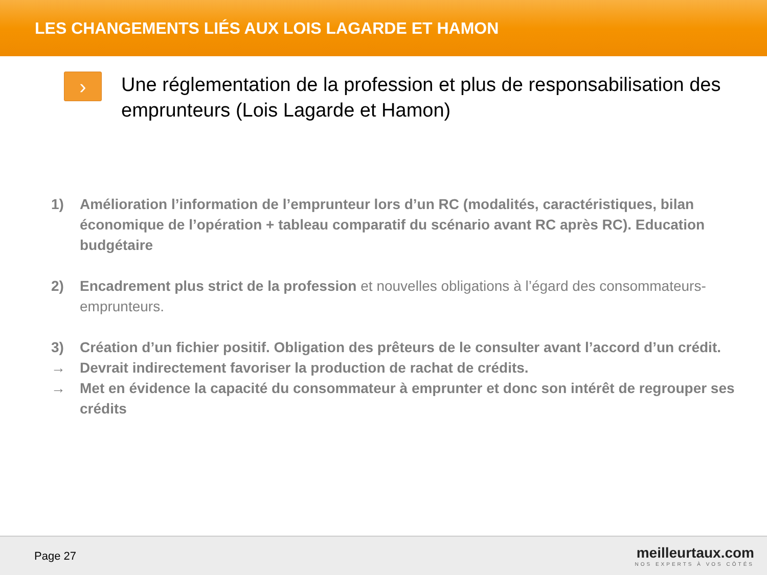LES CHANGEMENTS LIÉS AUX LOIS LAGARDE ET HAMON
›
Une réglementation de la profession et plus de responsabilisation des emprunteurs (Lois Lagarde et Hamon)
1) Amélioration l’information de l’emprunteur lors d’un RC (modalités, caractéristiques, bilan économique de l’opération + tableau comparatif du scénario avant RC après RC). Education budgétaire
2) Encadrement plus strict de la profession et nouvelles obligations à l’égard des consommateurs-emprunteurs.
3) Création d’un fichier positif. Obligation des prêteurs de le consulter avant l’accord d’un crédit.
→ Devrait indirectement favoriser la production de rachat de crédits.
→ Met en évidence la capacité du consommateur à emprunter et donc son intérêt de regrouper ses crédits
Page 27
meilleurtaux.com
NOS EXPERTS À VOS CÔTÉS